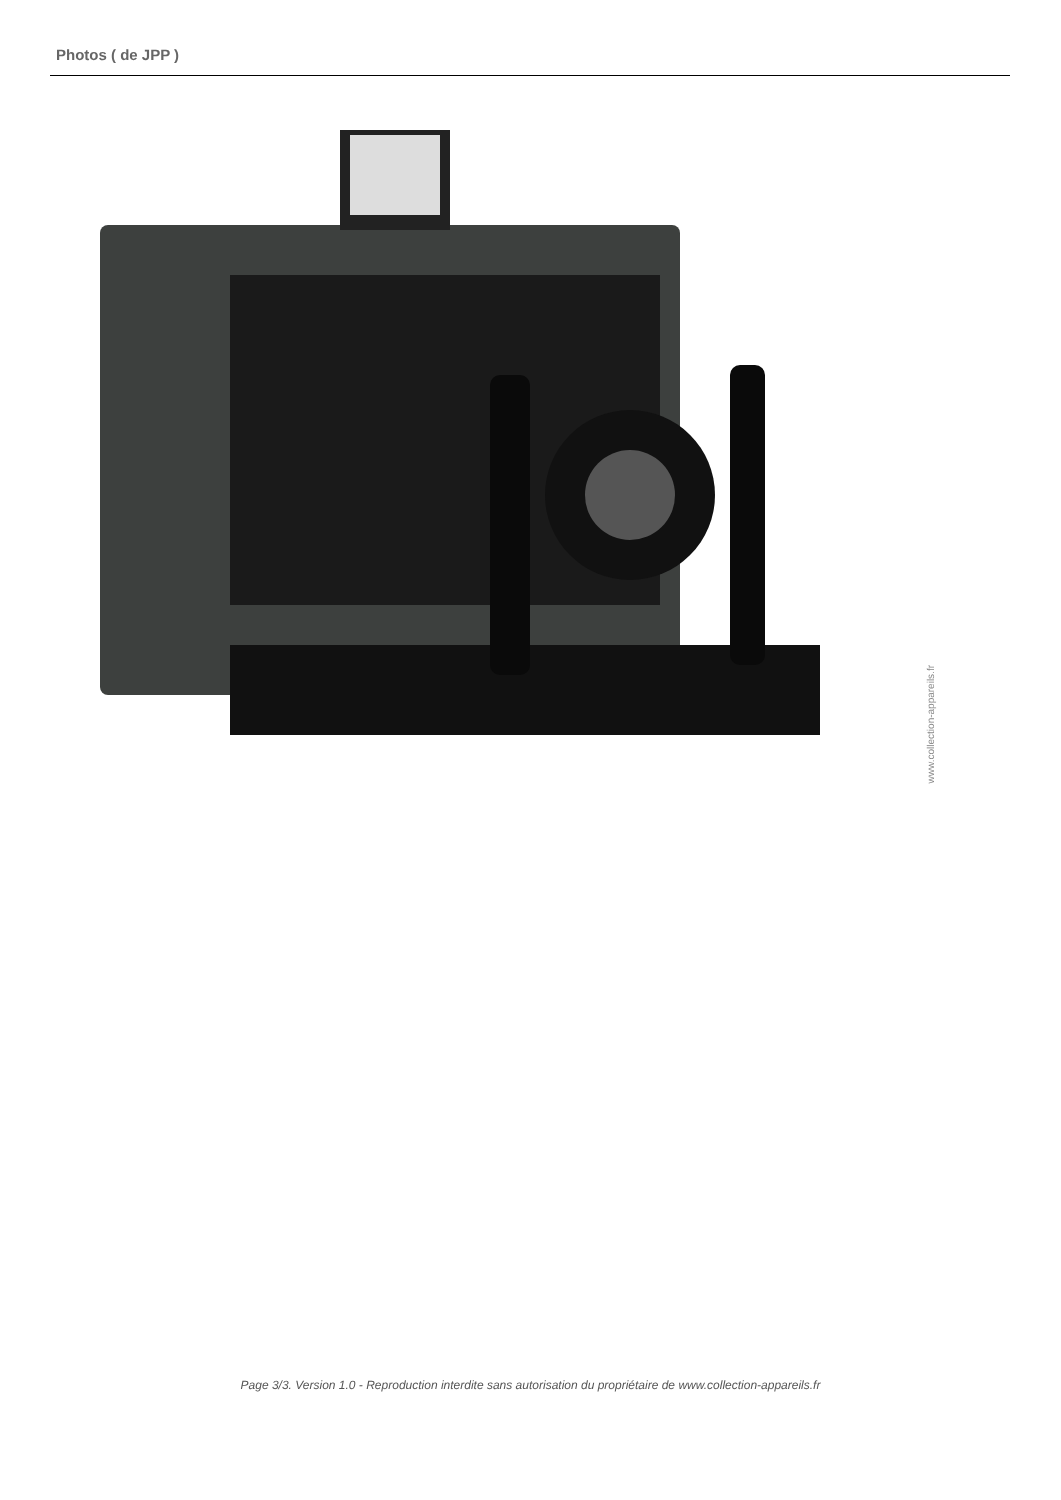Photos ( de JPP )
www.collection-appareils.fr
Page 3/3. Version 1.0 - Reproduction interdite sans autorisation du propriétaire de www.collection-appareils.fr